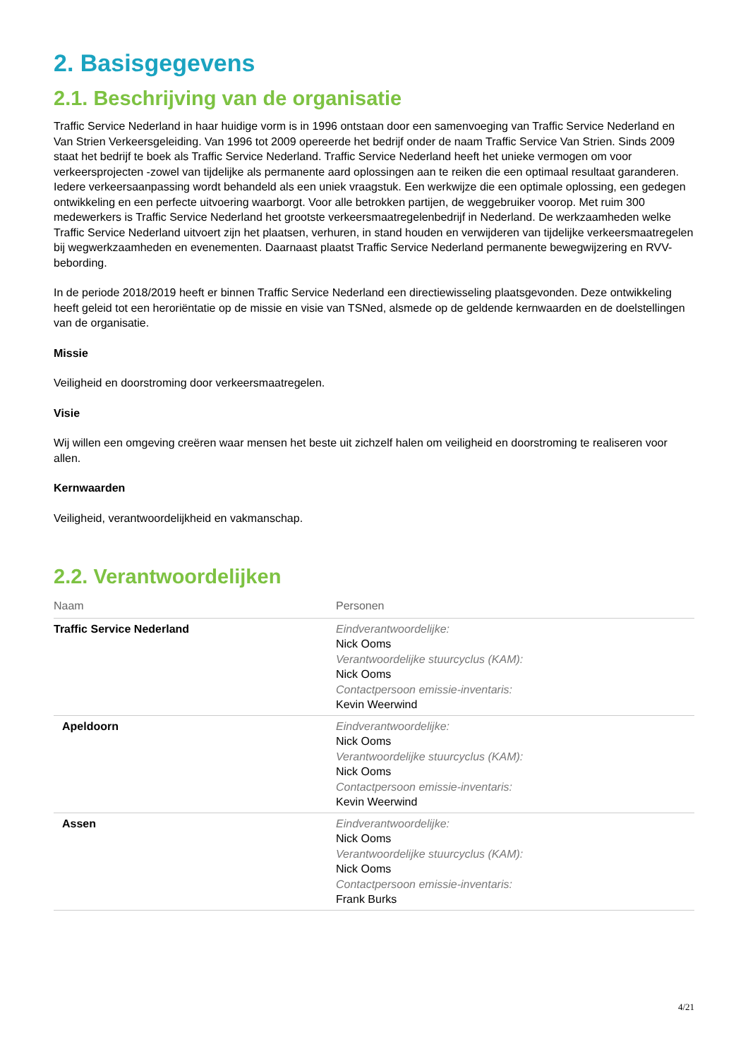2. Basisgegevens
2.1. Beschrijving van de organisatie
Traffic Service Nederland in haar huidige vorm is in 1996 ontstaan door een samenvoeging van Traffic Service Nederland en Van Strien Verkeersgeleiding. Van 1996 tot 2009 opereerde het bedrijf onder de naam Traffic Service Van Strien. Sinds 2009 staat het bedrijf te boek als Traffic Service Nederland. Traffic Service Nederland heeft het unieke vermogen om voor verkeersprojecten -zowel van tijdelijke als permanente aard oplossingen aan te reiken die een optimaal resultaat garanderen. Iedere verkeersaanpassing wordt behandeld als een uniek vraagstuk. Een werkwijze die een optimale oplossing, een gedegen ontwikkeling en een perfecte uitvoering waarborgt. Voor alle betrokken partijen, de weggebruiker voorop. Met ruim 300 medewerkers is Traffic Service Nederland het grootste verkeersmaatregelenbedrijf in Nederland. De werkzaamheden welke Traffic Service Nederland uitvoert zijn het plaatsen, verhuren, in stand houden en verwijderen van tijdelijke verkeersmaatregelen bij wegwerkzaamheden en evenementen. Daarnaast plaatst Traffic Service Nederland permanente bewegwijzering en RVV-bebording.
In de periode 2018/2019 heeft er binnen Traffic Service Nederland een directiewisseling plaatsgevonden. Deze ontwikkeling heeft geleid tot een heroriëntatie op de missie en visie van TSNed, alsmede op de geldende kernwaarden en de doelstellingen van de organisatie.
Missie
Veiligheid en doorstroming door verkeersmaatregelen.
Visie
Wij willen een omgeving creëren waar mensen het beste uit zichzelf halen om veiligheid en doorstroming te realiseren voor allen.
Kernwaarden
Veiligheid, verantwoordelijkheid en vakmanschap.
2.2. Verantwoordelijken
| Naam | Personen |
| --- | --- |
| Traffic Service Nederland | Eindverantwoordelijke: Nick Ooms Verantwoordelijke stuurcyclus (KAM): Nick Ooms Contactpersoon emissie-inventaris: Kevin Weerwind |
| Apeldoorn | Eindverantwoordelijke: Nick Ooms Verantwoordelijke stuurcyclus (KAM): Nick Ooms Contactpersoon emissie-inventaris: Kevin Weerwind |
| Assen | Eindverantwoordelijke: Nick Ooms Verantwoordelijke stuurcyclus (KAM): Nick Ooms Contactpersoon emissie-inventaris: Frank Burks |
4/21